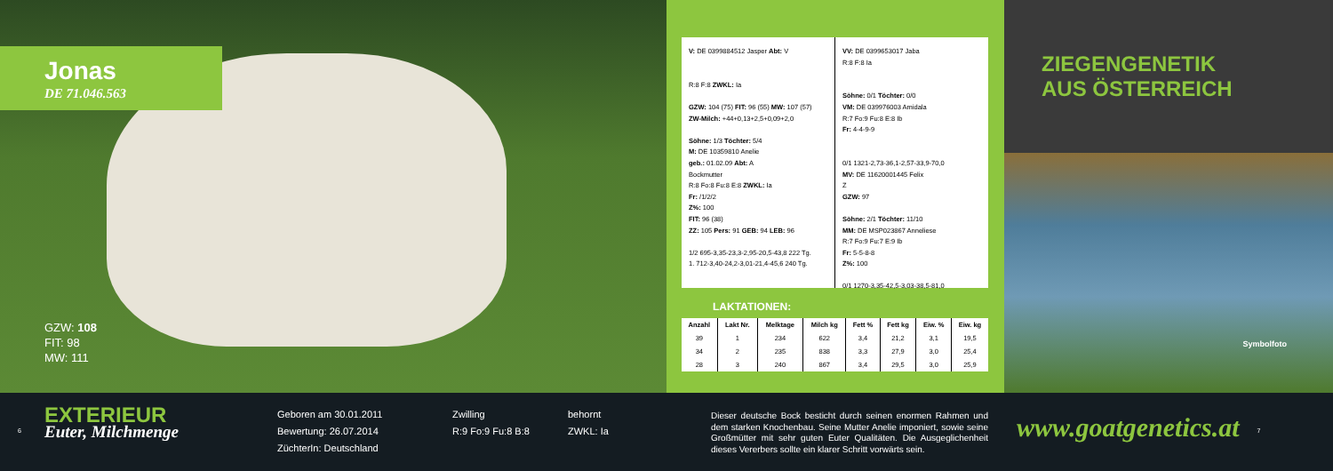Jonas
DE 71.046.563
GZW: 108
FIT: 98
MW: 111
V: DE 0399884512 Jasper Abt: V
R:8 F:8 ZWKL: Ia
GZW: 104 (75) FIT: 96 (55) MW: 107 (57)
ZW-Milch: +44+0,13+2,5+0,09+2,0
Söhne: 1/3 Töchter: 5/4
M: DE 10359810 Anelie
geb.: 01.02.09 Abt: A
Bockmutter
R:8 Fo:8 Fu:8 E:8 ZWKL: Ia
Fr: /1/2/2
Z%: 100
FIT: 96 (38)
ZZ: 105 Pers: 91 GEB: 94 LEB: 96
1/2 695-3,35-23,3-2,95-20,5-43,8 222 Tg.
1. 712-3,40-24,2-3,01-21,4-45,6 240 Tg.
VV: DE 0399653017 Jaba
R:8 F:8 Ia
Söhne: 0/1 Töchter: 0/0
VM: DE 039976003 Amidala
R:7 Fo:9 Fu:8 E:8 Ib
Fr: 4-4-9-9
0/1 1321-2,73-36,1-2,57-33,9-70,0
MV: DE 11620001445 Felix
Z
GZW: 97
Söhne: 2/1 Töchter: 11/10
MM: DE MSP023867 Anneliese
R:7 Fo:9 Fu:7 E:9 Ib
Fr: 5-5-8-8
Z%: 100
0/1 1270-3,35-42,5-3,03-38,5-81,0
LAKTATIONEN:
| Anzahl | Lakt Nr. | Melktage | Milch kg | Fett % | Fett kg | Eiw. % | Eiw. kg |
| --- | --- | --- | --- | --- | --- | --- | --- |
| 39 | 1 | 234 | 622 | 3,4 | 21,2 | 3,1 | 19,5 |
| 34 | 2 | 235 | 838 | 3,3 | 27,9 | 3,0 | 25,4 |
| 28 | 3 | 240 | 867 | 3,4 | 29,5 | 3,0 | 25,9 |
ZIEGENGENETIK
AUS ÖSTERREICH
Symbolfoto
6
EXTERIEUR
Euter, Milchmenge
Geboren am 30.01.2011
Bewertung: 26.07.2014
ZüchterIn: Deutschland
Zwilling
R:9 Fo:9 Fu:8 B:8
behornt
ZWKL: Ia
Dieser deutsche Bock besticht durch seinen enormen Rahmen und dem starken Knochenbau. Seine Mutter Anelie imponiert, sowie seine Großmütter mit sehr guten Euter Qualitäten. Die Ausgeglichenheit dieses Vererbers sollte ein klarer Schritt vorwärts sein.
www.goatgenetics.at
7